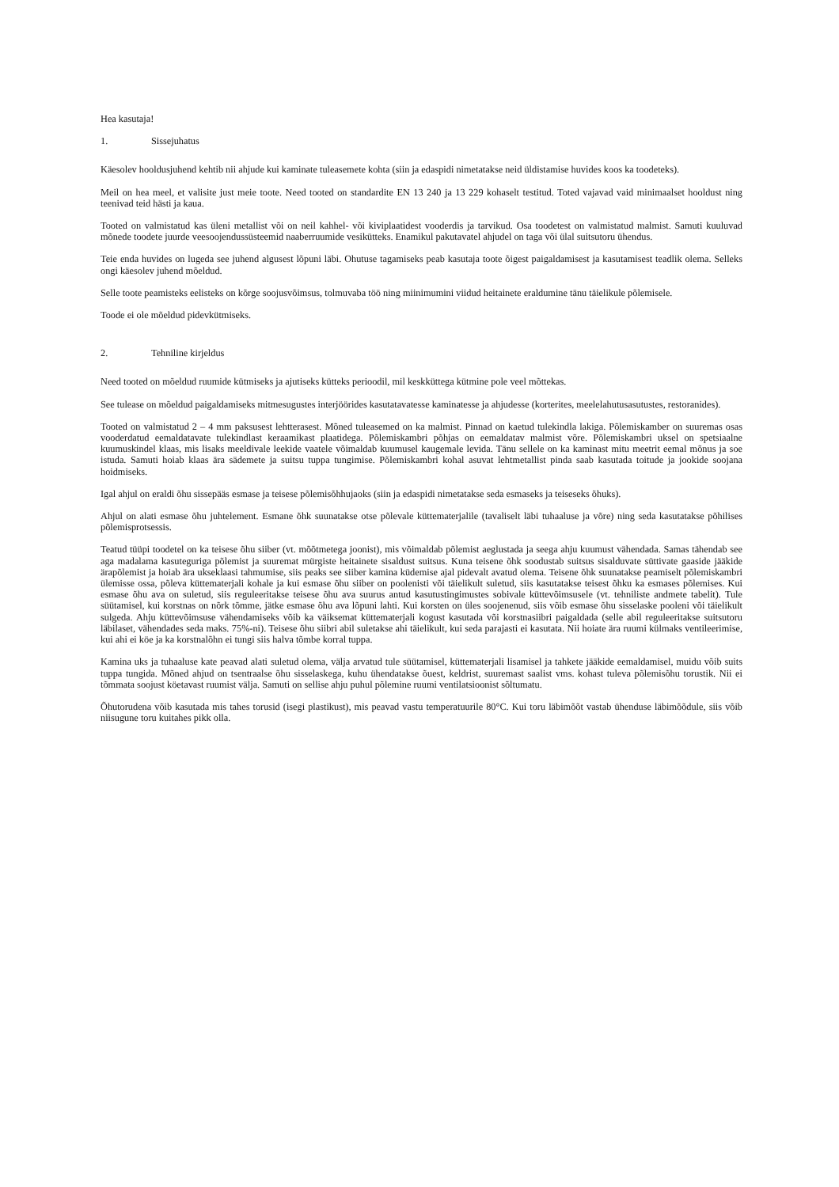Hea kasutaja!
1. Sissejuhatus
Käesolev hooldusjuhend kehtib nii ahjude kui kaminate tuleasemete kohta (siin ja edaspidi nimetatakse neid üldistamise huvides koos ka toodeteks).
Meil on hea meel, et valisite just meie toote. Need tooted on standardite EN 13 240 ja 13 229 kohaselt testitud. Toted vajavad vaid minimaalset hooldust ning teenivad teid hästi ja kaua.
Tooted on valmistatud kas üleni metallist või on neil kahhel- või kiviplaatidest vooderdis ja tarvikud. Osa toodetest on valmistatud malmist. Samuti kuuluvad mõnede toodete juurde veesoojendussüsteemid naaberruumide vesiküttеks. Enamikul pakutavatel ahjudel on taga või ülal suitsutoru ühendus.
Teie enda huvides on lugeda see juhend algusest lõpuni läbi. Ohutuse tagamiseks peab kasutaja toote õigest paigaldamisest ja kasutamisest teadlik olema. Selleks ongi käesolev juhend mõeldud.
Selle toote peamisteks eelisteks on kõrge soojusvõimsus, tolmuvaba töö ning miinimumini viidud heitainete eraldumine tänu täielikule põlemisele.
Toode ei ole mõeldud pidevkütmiseks.
2. Tehniline kirjeldus
Need tooted on mõeldud ruumide kütmiseks ja ajutiseks kütteks perioodil, mil keskküttega kütmine pole veel mõttekas.
See tulease on mõeldud paigaldamiseks mitmesugustes interjöörides kasutatavatesse kaminatesse ja ahjudesse (korterites, meelelahutusasutustes, restoranides).
Tooted on valmistatud 2 – 4 mm paksusest lehtterasest. Mõned tuleasemed on ka malmist. Pinnad on kaetud tulekindla lakiga. Põlemiskamber on suuremas osas vooderdatud eemaldatavate tulekindlast keraamikast plaatidega. Põlemiskambri põhjas on eemaldatav malmist võre. Põlemiskambri uksel on spetsiaalne kuumuskindel klaas, mis lisaks meeldivale leekide vaatele võimaldab kuumusel kaugemale levida. Tänu sellele on ka kaminast mitu meetrit eemal mõnus ja soe istuda. Samuti hoiab klaas ära sädemete ja suitsu tuppa tungimise. Põlemiskambri kohal asuvat lehtmetallist pinda saab kasutada toitude ja jookide soojana hoidmiseks.
Igal ahjul on eraldi õhu sissepääs esmase ja teisese põlemisõhhujaoks (siin ja edaspidi nimetatakse seda esmaseks ja teiseseks õhuks).
Ahjul on alati esmase õhu juhtelement. Esmane õhk suunatakse otse põlevale küttematerjalile (tavaliselt läbi tuhaaluse ja võre) ning seda kasutatakse põhilises põlemisprotsessis.
Teatud tüüpi toodetel on ka teisese õhu siiber (vt. mõõtmetega joonist), mis võimaldab põlemist aeglustada ja seega ahju kuumust vähendada. Samas tähendab see aga madalama kasuteguriga põlemist ja suuremat mürgiste heitainete sisaldust suitsus. Kuna teisene õhk soodustab suitsus sisalduvate süttivate gaaside jääkide ärapõlemist ja hoiab ära ukseklaasi tahmumise, siis peaks see siiber kamina küdemise ajal pidevalt avatud olema. Teisene õhk suunatakse peamiselt põlemiskambri ülemisse ossa, põleva küttematerjali kohale ja kui esmase õhu siiber on poolenisti või täielikult suletud, siis kasutatakse teisest õhku ka esmases põlemises. Kui esmase õhu ava on suletud, siis reguleeritakse teisese õhu ava suurus antud kasutustingimustes sobivale küttevõimsusele (vt. tehniliste andmete tabelit). Tule süütamisel, kui korstnas on nõrk tõmme, jätke esmase õhu ava lõpuni lahti. Kui korsten on üles soojenenud, siis võib esmase õhu sisselaske pooleni või täielikult sulgeda. Ahju küttevõimsuse vähendamiseks võib ka väiksemat küttematerjali kogust kasutada või korstnasiibri paigaldada (selle abil reguleeritakse suitsutoru läbilaset, vähendades seda maks. 75%-ni). Teisese õhu siibri abil suletakse ahi täielikult, kui seda parajasti ei kasutata. Nii hoiate ära ruumi külmaks ventileerimise, kui ahi ei köe ja ka korstnalõhn ei tungi siis halva tõmbe korral tuppa.
Kamina uks ja tuhaaluse kate peavad alati suletud olema, välja arvatud tule süütamisel, küttematerjali lisamisel ja tahkete jääkide eemaldamisel, muidu võib suits tuppa tungida. Mõned ahjud on tsentraalse õhu sisselaskega, kuhu ühendatakse õuest, keldrist, suuremast saalist vms. kohast tuleva põlemisõhu torustik. Nii ei tõmmata soojust köetavast ruumist välja. Samuti on sellise ahju puhul põlemine ruumi ventilatsioonist sõltumatu.
Õhutorudena võib kasutada mis tahes torusid (isegi plastikust), mis peavad vastu temperatuurile 80°C. Kui toru läbimõõt vastab ühenduse läbimõõdule, siis võib niisugune toru kuitahes pikk olla.